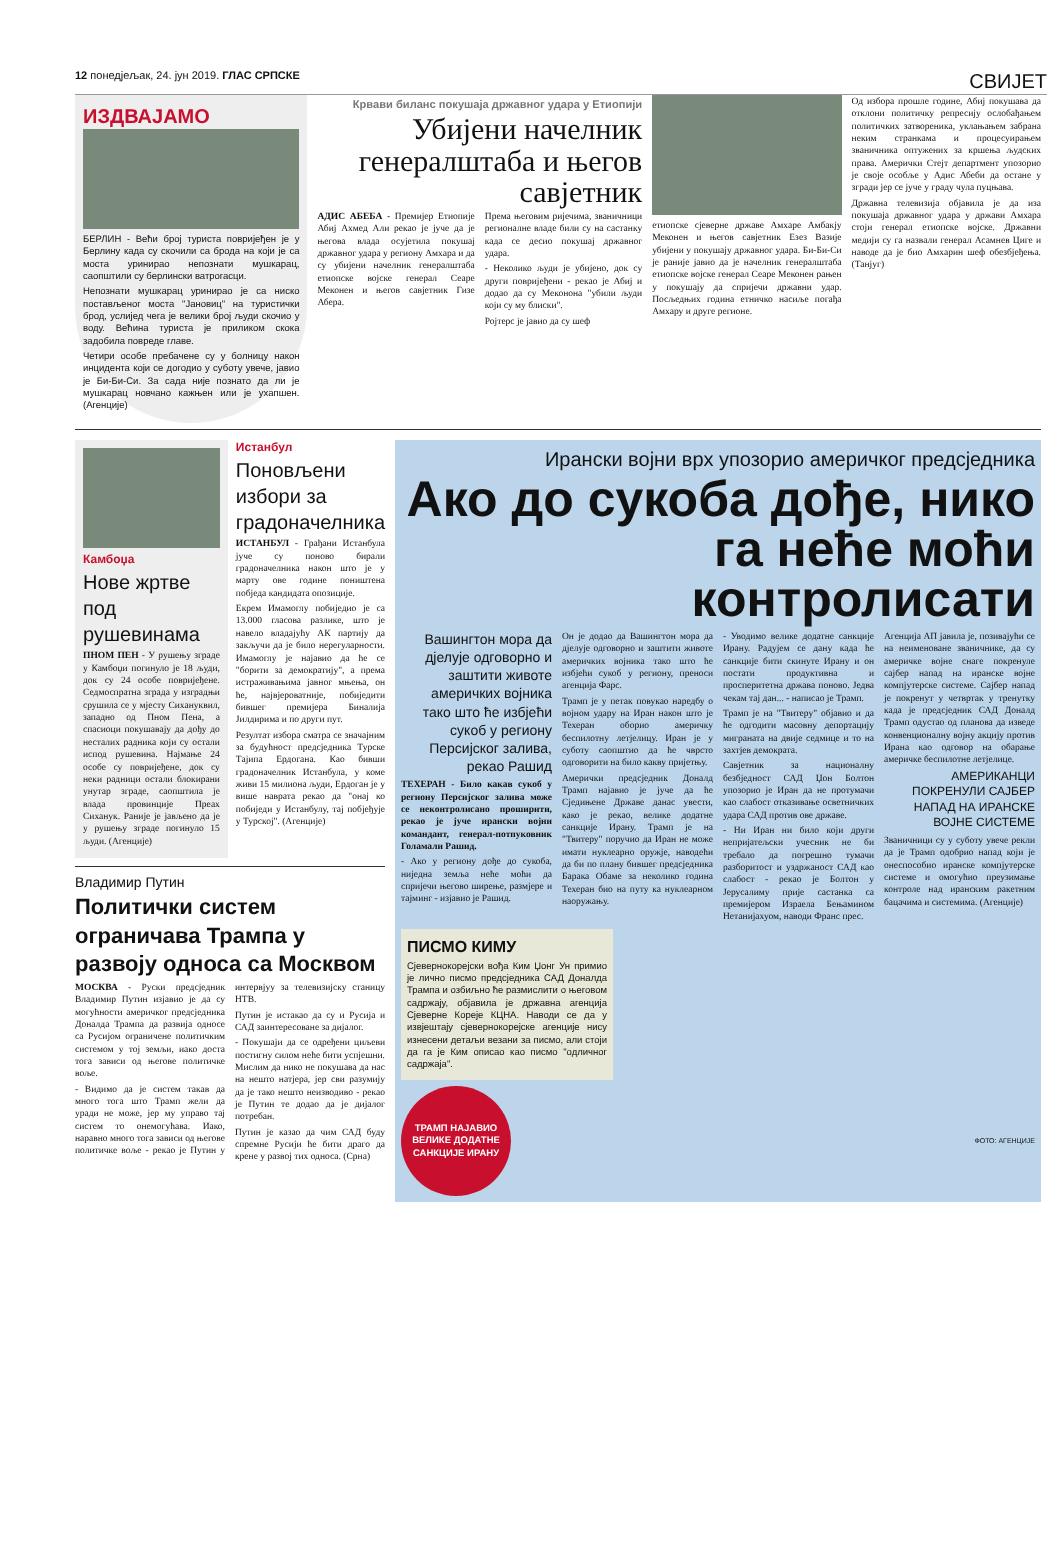12 понедјељак, 24. јун 2019. ГЛАС СРПСКЕ СВИЈЕТ
ИЗДВАЈАМО
БЕРЛИН - Већи број туриста повријеђен је у Берлину када су скочили са брода на који је са моста уринирао непознати мушкарац, саопштили су берлински ватрогасци.
Непознати мушкарац уринирао је са ниско постављеног моста "Јановиц" на туристички брод, услијед чега је велики број људи скочио у воду. Већина туриста је приликом скока задобила повреде главе.
Четири особе пребачене су у болницу након инцидента који се догодио у суботу увече, јавио је Би-Би-Си. За сада није познато да ли је мушкарац новчано кажњен или је ухапшен. (Агенције)
Крвави биланс покушаја државног удара у Етиопији
Убијени начелник генералштаба и његов савјетник
АДИС АБЕБА - Премијер Етиопије Абиј Ахмед Али рекао је јуче да је његова влада осујетила покушај државног удара у региону Амхара и да су убијени начелник генералштаба етиопске војске генерал Сеаре Меконен и његов савјетник Гизе Абера.
Према његовим ријечима, званичници регионалне владе били су на састанку када се десио покушај државног удара.
- Неколико људи је убијено, док су други повријеђени - рекао је Абиј и додао да су Меконона "убили људи који су му блиски".
Ројтерс је јавио да су шеф
етиопске сјеверне државе Амхаре Амбакју Меконен и његов савјетник Езез Вазије убијени у покушају државног удара. Би-Би-Си је раније јавио да је начелник генералштаба етиопске војске генерал Сеаре Меконен рањен у покушају да спријечи државни удар. Посљедњих година етничко насиље погађа Амхару и друге регионе.
Од избора прошле године, Абиј покушава да отклони политичку репресију ослобађањем политичких затвореника, уклањањем забрана неким странкама и процесуирањем званичника оптужених за кршења људских права. Амерички Стејт департмент упозорио је своје особље у Адис Абеби да остане у згради јер се јуче у граду чула пуцњава.
Државна телевизија објавила је да иза покушаја државног удара у држави Амхара стоји генерал етиопске војске. Државни медији су га назвали генерал Асамнев Циге и наводе да је био Амхарин шеф обезбјеђења. (Танјуг)
Камбоџа
Нове жртве под рушевинама
ПНОМ ПЕН - У рушењу зграде у Камбоџи погинуло је 18 људи, док су 24 особе повријеђене. Седмоспратна зграда у изградњи срушила се у мјесту Сихануквил, западно од Пном Пена, а спасиоци покушавају да дођу до несталих радника који су остали испод рушевина. Најмање 24 особе су повријеђене, док су неки радници остали блокирани унутар зграде, саопштила је влада провинције Преах Сиханук. Раније је јављено да је у рушењу зграде погинуло 15 људи. (Агенције)
Истанбул
Поновљени избори за градоначелника
ИСТАНБУЛ - Грађани Истанбула јуче су поново бирали градоначелника након што је у марту ове године поништена побједа кандидата опозиције.
Екрем Имамоглу побиједио је са 13.000 гласова разлике, што је навело владајућу АК партију да закључи да је било нерегуларности. Имамоглу је најавио да ће се "борити за демократију", а према истраживањима јавног мњења, он ће, највјероватније, побиједити бившег премијера Биналија Јилдирима и по други пут.
Резултат избора сматра се значајним за будућност предсједника Турске Тајипа Ердогана. Као бивши градоначелник Истанбула, у коме живи 15 милиона људи, Ердоган је у више наврата рекао да "онај ко побиједи у Истанбулу, тај побјеђује у Турској". (Агенције)
Владимир Путин
Политички систем ограничава Трампа у развоју односа са Москвом
МОСКВА - Руски предсједник Владимир Путин изјавио је да су могућности америчког предсједника Доналда Трампа да развија односе са Русијом ограничене политичким системом у тој земљи, иако доста тога зависи од његове политичке воље.
- Видимо да је систем такав да много тога што Трамп жели да уради не може, јер му управо тај систем то онемогућава. Иако, наравно много тога зависи од његове политичке воље - рекао је Путин у интервјуу за телевизијску станицу НТВ.
Путин је истакао да су и Русија и САД заинтересоване за дијалог.
- Покушаји да се одређени циљеви постигну силом неће бити успјешни. Мислим да нико не покушава да нас на нешто натјера, јер сви разумију да је тако нешто неизводиво - рекао је Путин те додао да је дијалог потребан.
Путин је казао да чим САД буду спремне Русији ће бити драго да крене у развој тих односа. (Срна)
Ирански војни врх упозорио америчког предсједника
Ако до сукоба дође, нико га неће моћи контролисати
Вашингтон мора да дјелује одговорно и заштити животе америчких војника тако што ће избјећи сукоб у региону Персијског залива, рекао Рашид
ТЕХЕРАН - Било какав сукоб у региону Персијског залива може се неконтролисано проширити, рекао је јуче ирански војни командант, генерал-потпуковник Голамали Рашид.
- Ако у региону дође до сукоба, ниједна земља неће моћи да спријечи његово ширење, размјере и тајминг - изјавио је Рашид.
Он је додао да Вашингтон мора да дјелује одговорно и заштити животе америчких војника тако што ће избјећи сукоб у региону, преноси агенција Фарс.
Трамп је у петак повукао наредбу о војном удару на Иран након што је Техеран оборио америчку беспилотну летјелицу. Иран је у суботу саопштио да ће чврсто одговорити на било какву пријетњу.
Амерички предсједник Доналд Трамп најавио је јуче да ће Сједињене Државе данас увести, како је рекао, велике додатне санкције Ирану. Трамп је на "Твитеру" поручио да Иран не може имати нуклеарно оружје, наводећи да би по плану бившег предсједника Барака Обаме за неколико година Техеран био на путу ка нуклеарном наоружању.
- Уводимо велике додатне санкције Ирану. Радујем се дану када ће санкције бити скинуте Ирану и он постати продуктивна и просперитетна држава поново. Једва чекам тај дан... - написао је Трамп.
Трамп је на "Твитеру" објавио и да ће одгодити масовну депортацију миграната на двије седмице и то на захтјев демократа.
Савјетник за националну безбједност САД Џон Болтон упозорио је Иран да не протумачи као слабост отказивање осветничких удара САД против ове државе.
- Ни Иран ни било који други непријатељски учесник не би требало да погрешно тумачи разборитост и уздржаност САД као слабост - рекао је Болтон у Јерусалиму прије састанка са премијером Израела Бењамином Нетанијахуом, наводи Франс прес.
Агенција АП јавила је, позивајући се на неименоване званичнике, да су америчке војне снаге покренуле сајбер напад на иранске војне компјутерске системе. Сајбер напад је покренут у четвртак у тренутку када је предсједник САД Доналд Трамп одустао од планова да изведе конвенционалну војну акцију против Ирана као одговор на обарање америчке беспилотне летјелице.
АМЕРИКАНЦИ ПОКРЕНУЛИ САЈБЕР НАПАД НА ИРАНСКЕ ВОЈНЕ СИСТЕМЕ
Званичници су у суботу увече рекли да је Трамп одобрио напад који је онеспособио иранске компјутерске системе и омогућио преузимање контроле над иранским ракетним бацачима и системима. (Агенције)
ПИСМО КИМУ
Сјевернокорејски вођа Ким Џонг Ун примио је лично писмо предсједника САД Доналда Трампа и озбиљно ће размислити о његовом садржају, објавила је државна агенција Сјеверне Кореје КЦНА. Наводи се да у извјештају сјевернокорејске агенције нису изнесени детаљи везани за писмо, али стоји да га је Ким описао као писмо "одличног садржаја".
ТРАМП НАЈАВИО ВЕЛИКЕ ДОДАТНЕ САНКЦИЈЕ ИРАНУ
ФОТО: АГЕНЦИЈЕ